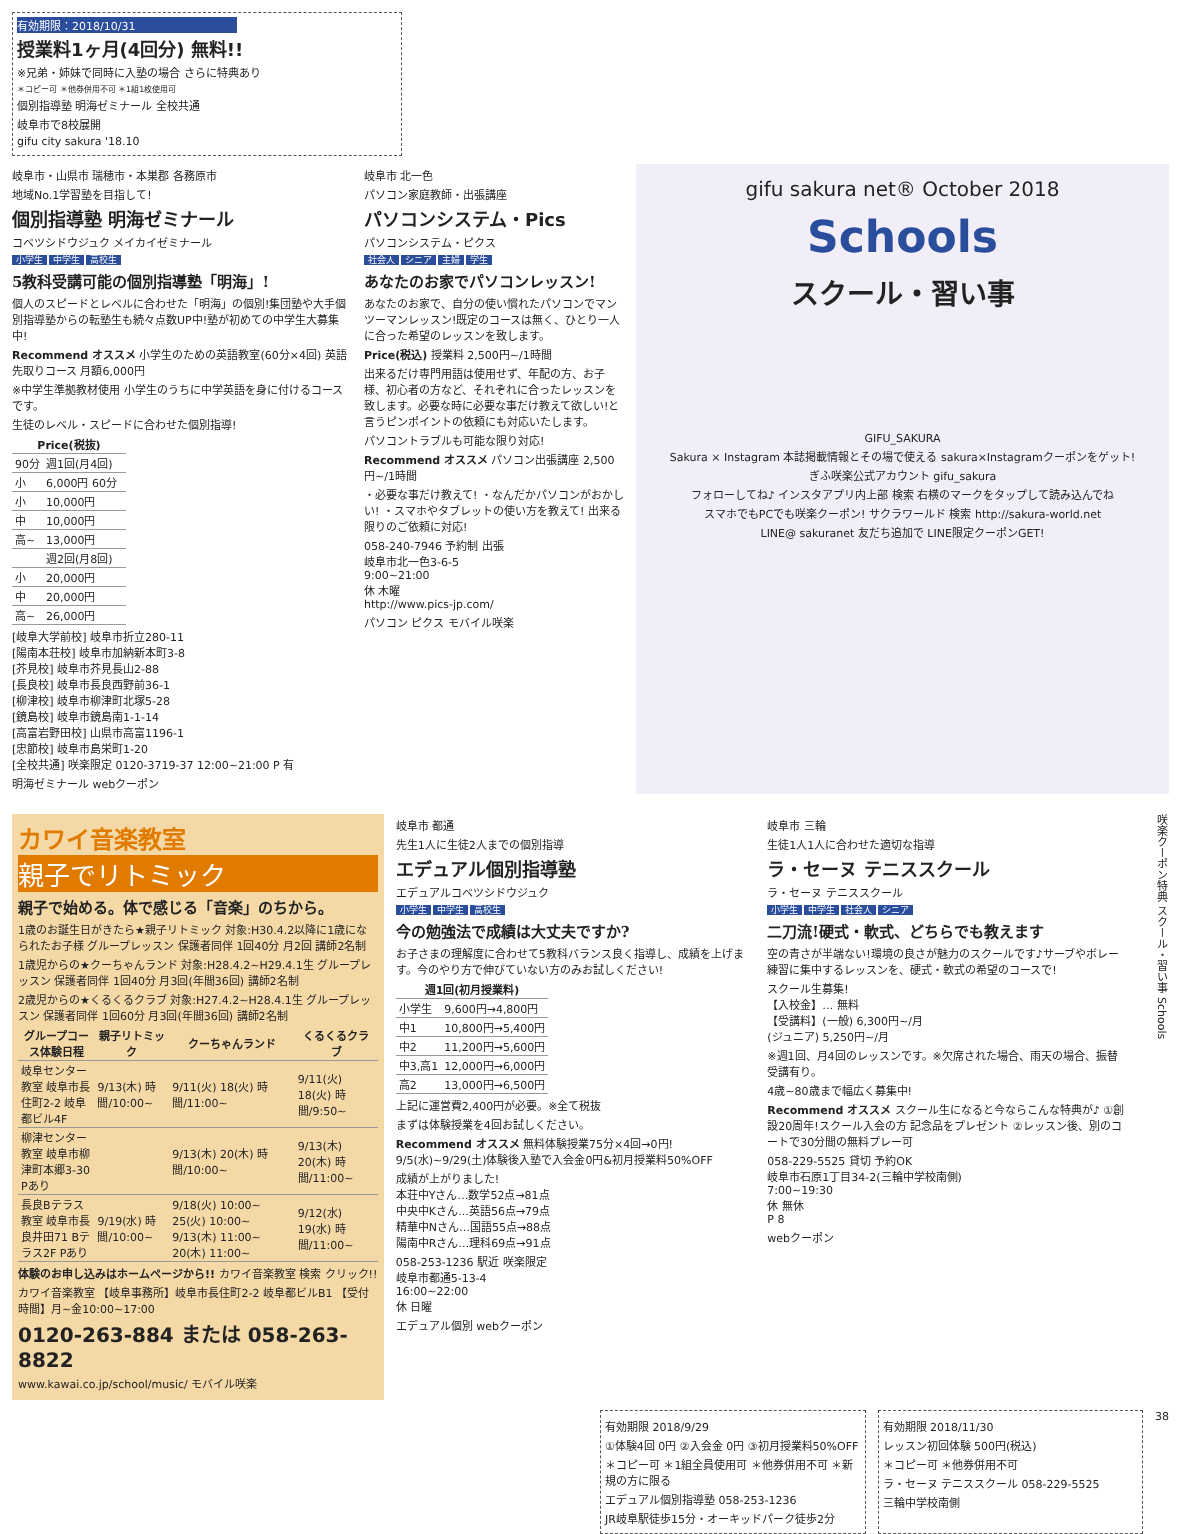有効期限：2018/10/31
授業料1ヶ月(4回分) 無料!!
※兄弟・姉妹で同時に入塾の場合 さらに特典あり
＊コピー可 ＊他券併用不可 ＊1組1枚使用可
個別指導塾 明海ゼミナール 全校共通
岐阜市で8校展開
gifu city sakura '18.10
岐阜市・山県市 瑞穂市・本巣郡 各務原市
地域No.1学習塾を目指して!
個別指導塾 明海ゼミナール
コベツシドウジュク メイカイゼミナール
小学生 中学生 高校生
5教科受講可能の個別指導塾「明海」!
個人のスピードとレベルに合わせた「明海」の個別!集団塾や大手個別指導塾からの転塾生も続々点数UP中!塾が初めての中学生大募集中!
Recommend オススメ 小学生のための英語教室(60分×4回) 英語先取りコース 月額6,000円
※中学生準拠教材使用 小学生のうちに中学英語を身に付けるコースです。
生徒のレベル・スピードに合わせた個別指導!
| Price(税抜) | | |
| --- | --- | --- |
| 90分 | 週1回(月4回) | |
| 小 | 6,000円 60分 | |
| 小 | 10,000円 | |
| 中 | 10,000円 | |
| 高~ | 13,000円 | |
| | 週2回(月8回) | |
| 小 | 20,000円 | |
| 中 | 20,000円 | |
| 高~ | 26,000円 | |
[岐阜大学前校] 岐阜市折立280-11
[陽南本荘校] 岐阜市加納新本町3-8
[芥見校] 岐阜市芥見長山2-88
[長良校] 岐阜市長良西野前36-1
[柳津校] 岐阜市柳津町北塚5-28
[鏡島校] 岐阜市鏡島南1-1-14
[高富岩野田校] 山県市高富1196-1
[忠節校] 岐阜市島栄町1-20
[全校共通] 咲楽限定 0120-3719-37 12:00~21:00 P 有
明海ゼミナール webクーポン
岐阜市 北一色
パソコン家庭教師・出張講座
パソコンシステム・Pics
パソコンシステム・ピクス
社会人 シニア 主婦 学生
あなたのお家でパソコンレッスン!
あなたのお家で、自分の使い慣れたパソコンでマンツーマンレッスン!既定のコースは無く、ひとり一人に合った希望のレッスンを致します。
Price(税込) 授業料 2,500円~/1時間
出来るだけ専門用語は使用せず、年配の方、お子様、初心者の方など、それぞれに合ったレッスンを致します。必要な時に必要な事だけ教えて欲しい!と言うピンポイントの依頼にも対応いたします。
パソコントラブルも可能な限り対応!
Recommend オススメ パソコン出張講座 2,500円~/1時間
・必要な事だけ教えて! ・なんだかパソコンがおかしい! ・スマホやタブレットの使い方を教えて! 出来る限りのご依頼に対応!
058-240-7946 予約制 出張
岐阜市北一色3-6-5
9:00~21:00
休 木曜
http://www.pics-jp.com/
パソコン ピクス モバイル咲楽
gifu sakura net® October 2018
Schools
スクール・習い事
GIFU_SAKURA
Sakura × Instagram 本誌掲載情報とその場で使える sakura×Instagramクーポンをゲット!
ぎふ咲楽公式アカウント gifu_sakura
フォローしてね♪ インスタアプリ内上部 検索 右横のマークをタップして読み込んでね
スマホでもPCでも咲楽クーポン! サクラワールド 検索 http://sakura-world.net
LINE@ sakuranet 友だち追加で LINE限定クーポンGET!
カワイ音楽教室
親子でリトミック
親子で始める。体で感じる「音楽」のちから。
1歳のお誕生日がきたら★親子リトミック 対象:H30.4.2以降に1歳になられたお子様 グループレッスン 保護者同伴 1回40分 月2回 講師2名制
1歳児からの★クーちゃんランド 対象:H28.4.2~H29.4.1生 グループレッスン 保護者同伴 1回40分 月3回(年間36回) 講師2名制
2歳児からの★くるくるクラブ 対象:H27.4.2~H28.4.1生 グループレッスン 保護者同伴 1回60分 月3回(年間36回) 講師2名制
| グループコース体験日程 | 親子リトミック | クーちゃんランド | くるくるクラブ |
| --- | --- | --- | --- |
| 岐阜センター教室 岐阜市長住町2-2 岐阜都ビル4F | 9/13(木) 時間/10:00~ | 9/11(火) 18(火) 時間/11:00~ | 9/11(火) 18(火) 時間/9:50~ |
| 柳津センター教室 岐阜市柳津町本郷3-30 Pあり | | 9/13(木) 20(木) 時間/10:00~ | 9/13(木) 20(木) 時間/11:00~ |
| 長良Bテラス教室 岐阜市長良井田71 Bテラス2F Pあり | 9/19(水) 時間/10:00~ | 9/18(火) 10:00~ 25(火) 10:00~ 9/13(木) 11:00~ 20(木) 11:00~ | 9/12(水) 19(水) 時間/11:00~ |
体験のお申し込みはホームページから!! カワイ音楽教室 検索 クリック!!
カワイ音楽教室 【岐阜事務所】岐阜市長住町2-2 岐阜都ビルB1 【受付時間】月~金10:00~17:00
0120-263-884 または 058-263-8822
www.kawai.co.jp/school/music/ モバイル咲楽
岐阜市 都通
先生1人に生徒2人までの個別指導
エデュアル個別指導塾
エデュアルコベツシドウジュク
小学生 中学生 高校生
今の勉強法で成績は大丈夫ですか?
お子さまの理解度に合わせて5教科バランス良く指導し、成績を上げます。今のやり方で伸びていない方のみお試しください!
| 週1回(初月授業料) | |
| --- | --- |
| 小学生 | 9,600円→4,800円 |
| 中1 | 10,800円→5,400円 |
| 中2 | 11,200円→5,600円 |
| 中3,高1 | 12,000円→6,000円 |
| 高2 | 13,000円→6,500円 |
上記に運営費2,400円が必要。※全て税抜
まずは体験授業を4回お試しください。
Recommend オススメ 無料体験授業75分×4回→0円! 9/5(水)~9/29(土)体験後入塾で入会金0円&初月授業料50%OFF
成績が上がりました!
本荘中Yさん…数学52点→81点
中央中Kさん…英語56点→79点
精華中Nさん…国語55点→88点
陽南中Rさん…理科69点→91点
058-253-1236 駅近 咲楽限定
岐阜市都通5-13-4
16:00~22:00
休 日曜
エデュアル個別 webクーポン
岐阜市 三輪
生徒1人1人に合わせた適切な指導
ラ・セーヌ テニススクール
ラ・セーヌ テニススクール
小学生 中学生 社会人 シニア
二刀流!硬式・軟式、どちらでも教えます
空の青さが半端ない!環境の良さが魅力のスクールです♪サーブやボレー練習に集中するレッスンを、硬式・軟式の希望のコースで!
スクール生募集!
【入校金】… 無料
【受講料】(一般) 6,300円~/月
(ジュニア) 5,250円~/月
※週1回、月4回のレッスンです。※欠席された場合、雨天の場合、振替受講有り。
4歳~80歳まで幅広く募集中!
Recommend オススメ スクール生になると今ならこんな特典が♪ ①創設20周年!スクール入会の方 記念品をプレゼント ②レッスン後、別のコートで30分間の無料プレー可
058-229-5525 貸切 予約OK
岐阜市石原1丁目34-2(三輪中学校南側)
7:00~19:30
休 無休
P 8
webクーポン
咲楽クーポン特典 スクール・習い事 Schools
有効期限 2018/9/29
①体験4回 0円 ②入会金 0円 ③初月授業料50%OFF
＊コピー可 ＊1組全員使用可 ＊他券併用不可 ＊新規の方に限る
エデュアル個別指導塾 058-253-1236
JR岐阜駅徒歩15分・オーキッドパーク徒歩2分
有効期限 2018/11/30
レッスン初回体験 500円(税込)
＊コピー可 ＊他券併用不可
ラ・セーヌ テニススクール 058-229-5525
三輪中学校南側
38